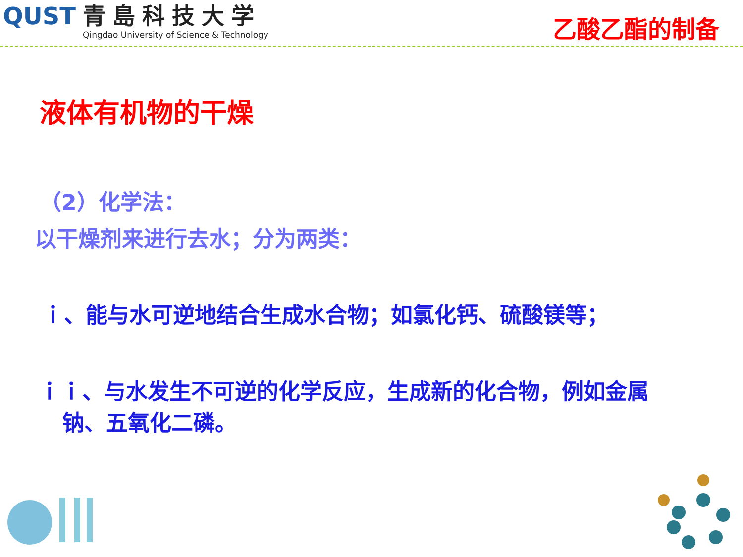QUST
青島科技大学
Qingdao University of Science & Technology
乙酸乙酯的制备
液体有机物的干燥
（2）化学法：
以干燥剂来进行去水；分为两类：
ｉ、能与水可逆地结合生成水合物；如氯化钙、硫酸镁等；
ｉｉ、与水发生不可逆的化学反应，生成新的化合物，例如金属
钠、五氧化二磷。